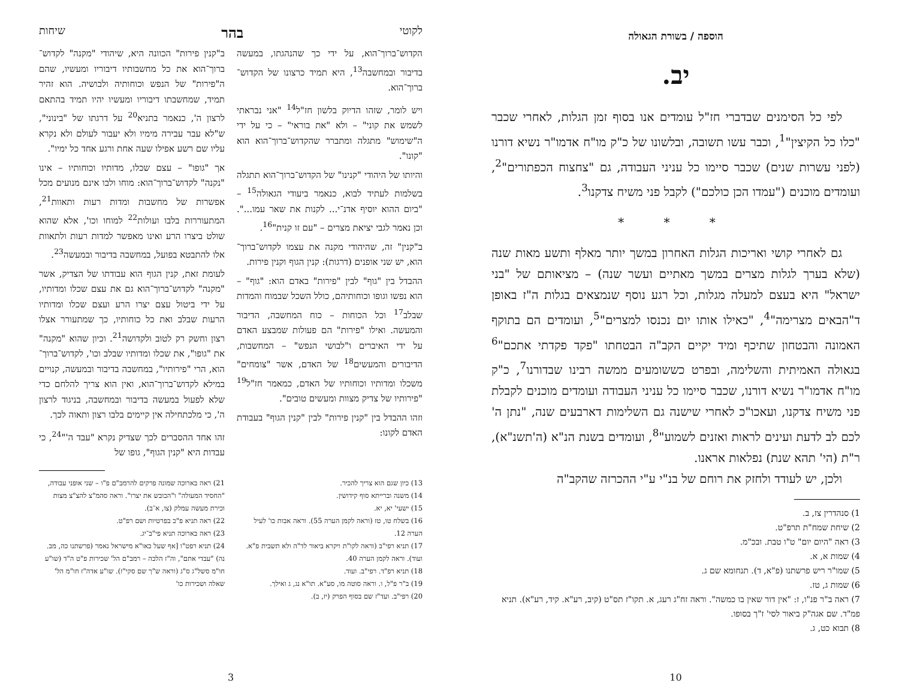הוספה / בשורת הגאולה
יב.
לפי כל הסימנים שבדברי חז"ל עומדים אנו בסוף זמן הגלות, לאחרי שכבר "כלו כל הקיצין"<sup>1</sup>, וכבר עשו תשובה, ובלשונו של כ"ק מו"ח אדמו"ר נשיא דורנו (לפני עשרות שנים) שכבר סיימו כל עניני העבודה, גם "צחצוח הכפתורים"<sup>2</sup>, ועומדים מוכנים ("עמדו הכן כולכם") לקבל פני משיח צדקנו<sup>3</sup>.
* * *
גם לאחרי קושי ואריכות הגלות האחרון במשך יותר מאלף ותשע מאות שנה (שלא בערך לגלות מצרים במשך מאתיים ועשר שנה) – מציאותם של "בני ישראל" היא בעצם למעלה מגלות, וכל רגע נוסף שנמצאים בגלות ה"ז באופן ד"הבאים מצרימה"<sup>4</sup>, "כאילו אותו יום נכנסו למצרים"<sup>5</sup>, ועומדים הם בתוקף האמונה והבטחון שתיכף ומיד יקיים הקב"ה הבטחתו "פקד פקדתי אתכם"<sup>6</sup> בגאולה האמיתית והשלימה, ובפרט כששומעים ממשה רבינו שבדורנו<sup>7</sup>, כ"ק מו"ח אדמו"ר נשיא דורנו, שכבר סיימו כל עניני העבודה ועומדים מוכנים לקבלת פני משיח צדקנו, ועאכו"כ לאחרי שישנה גם השלימות דארבעים שנה, "נתן ה' לכם לב לדעת ועינים לראות ואזנים לשמוע"<sup>8</sup>, ועומדים בשנת הנ"א (ה'תשנ"א), ר"ת (הי' תהא שנת) נפלאות אראנו.
ולכן, יש לעודד ולחזק את רוחם של בנ"י ע"י ההכרזה שהקב"ה
1) סנהדרין צז, ב.
2) שיחת שמח"ת תרפ"ט.
3) ראה "היום יום" ט"ו טבת. ובכ"מ.
4) שמות א, א.
5) שמו"ר ריש פרשתנו (פ"א, ד). תנחומא שם ג.
6) שמות ג, טז.
7) ראה ב"ר פנ"ו, ז: "אין דור שאין בו כמשה". וראה זח"ג רעג, א. תקו"ז תס"ט (קיב, רע"א. קיד, רע"א). תניא פמ"ד. שם אגה"ק ביאור לסי' ז"ך בסופו.
8) תבוא כט, ג.
10
לקוטי בהר שיחות
הקדוש־ברוך־הוא, על ידי כך שהנהגתו, במעשה בדיבור ובמחשבה<sup>13</sup>, היא תמיד כרצונו של הקדוש־ברוך־הוא.
ויש לומר, שזהו הדיוק בלשון חז"ל<sup>14</sup> "אני נבראתי לשמש את קוני" – ולא "את בוראי" – כי על ידי ה"שימוש" מתגלה ומתברר שהקדוש־ברוך־הוא הוא "קונו".
והיותו של היהודי "קנינו" של הקדוש־ברוך־הוא תתגלה בשלמות לעתיד לבוא, כנאמר ביעודי הגאולה<sup>15</sup> – "ביום ההוא יוסיף אדנ־י... לקנות את שאר עמו...". וכן נאמר לגבי יציאת מצרים – "עם זו קנית"<sup>16</sup>.
ב"קנין" זה, שהיהודי מקנה את עצמו לקדוש־ברוך־הוא, יש שני אופנים (דרגות): קנין הגוף וקנין פירות.
ההבדל בין "גוף" לבין "פירות" באדם הוא: "גוף" – הוא נפשו וגופו וכוחותיהם, כולל השכל שבמוח והמדות שבלב<sup>17</sup> וכל הכוחות – כוח המחשבה, הדיבור והמעשה. ואילו "פירות" הם פעולות שמבצע האדם על ידי האיברים ו"לבושי הנפש" – המחשבות, הדיבורים והמעשים<sup>18</sup> של האדם, אשר "צומחים" משכלו ומדותיו וכוחותיו של האדם, כמאמר חז"ל<sup>19</sup> "פירותיו של צדיק מצוות ומעשים טובים".
וזהו ההבדל בין "קנין פירות" לבין "קנין הגוף" בעבודת האדם לקונו:
ב"קנין פירות" הכוונה היא, שיהודי "מקנה" לקדוש־ברוך־הוא את כל מחשבותיו דיבוריו ומעשיו, שהם ה"פירות" של הנפש וכוחותיה ולבושיה. הוא זהיר תמיד, שמחשבתו דיבוריו ומעשיו יהיו תמיד בהתאם לרצון ה', כנאמר בתניא<sup>20</sup> על דרגתו של "בינוני", ש"לא עבר עבירה מימיו ולא יעבור לעולם ולא נקרא עליו שם רשע אפילו שעה אחת ורגע אחד כל ימיו".
אך "גופו" – עצם שכלו, מדותיו וכוחותיו – אינו "נקנה" לקדוש־ברוך־הוא: מוחו ולבו אינם מנועים מכל אפשרות של מחשבות ומדות רעות ותאוות<sup>21</sup>, המתעוררות בלבו ועולות<sup>22</sup> למוחו וכו', אלא שהוא שולט ביצרו הרע ואינו מאפשר למדות רעות ולתאוות אלו להתבטא בפועל, במחשבה בדיבור ובמעשה<sup>23</sup>.
לעומת זאת, קנין הגוף הוא עבודתו של הצדיק, אשר "מקנה" לקדוש־ברוך־הוא גם את עצם שכלו ומדותיו, על ידי ביטול עצם יצרו הרע ועצם שכלו ומדותיו הרעות שבלב ואת כל כוחותיו, כך שמתעורר אצלו רצון וחשק רק לטוב ולקדושה<sup>21</sup>. וכיון שהוא "מקנה" את "גופו", את שכלו ומדותיו שבלב וכו', לקדוש־ברוך־הוא, הרי "פירותיו", במחשבה בדיבור ובמעשה, קנויים במילא לקדוש־ברוך־הוא, ואין הוא צריך להלחם כדי שלא לפעול במעשה בדיבור ובמחשבה, בניגוד לרצון ה', כי מלכתחילה אין קיימים בלבו רצון ותאוה לכך.
זהו אחד ההסברים לכך שצדיק נקרא "עבד ה'"<sup>24</sup>, כי עבדות היא "קנין הגוף", גופו של
13) כיון שגם הוא צריך להכיר.
14) משנה וברייתא סוף קידושין.
15) ישעי' יא, יא.
16) בשלח טו, טז (וראה לקמן הערה 55). וראה אבות כו' לעיל הערה 12.
17) תניא רפי"ב (וראה לקו"ת ויקרא ביאור לד"ה ולא תשבית פ"א. ועוד). וראה לקמן הערה 40.
18) תניא רפ"ד. רפי"ב. ועוד.
19) ב"ר פ"ל, ו. וראה סוטה מו, סע"א. תו"א נג, ג ואילך.
20) רפי"ב. ועד"ז שם בסוף הפרק (יז, ב).
21) ראה בארוכה שמונה פרקים להרמב"ם פ"ו – שני אופני עבודה, "החסיד המעולה" ו"הכובש את יצרו". וראה סהמ"צ להצ"צ מצות וכירת מעשה עמלק (צו, א־ב).
22) ראה תניא פ"כ בפרטיות ושם רפ"ט.
23) ראה בארוכה תניא פי"ב־יג.
24) תניא רפט"ו [אף שעל כאו"א מישראל נאמר (פרשתנו כה, מב. נה) "עבדי אתם", וה"ז הלכה – רמב"ם הל' שכירות פ"ט ה"ד (שו"ע חו"מ סשל"ג ס"ג (וראה ש"ך שם סקי"ז). שו"ע אדה"ז חו"מ הל' שאלה ושכירות כו'
3